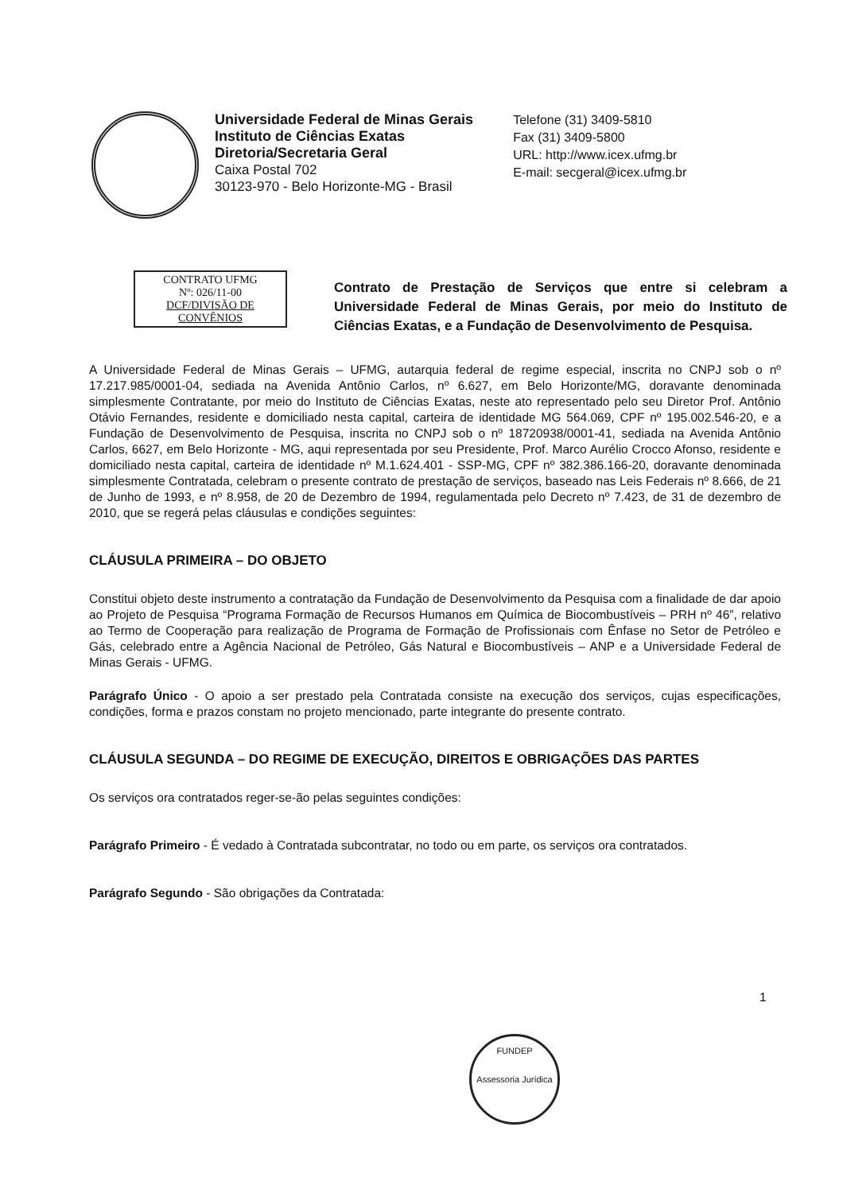Universidade Federal de Minas Gerais
Instituto de Ciências Exatas
Diretoria/Secretaria Geral
Caixa Postal 702
30123-970 - Belo Horizonte-MG - Brasil
Telefone (31) 3409-5810
Fax (31) 3409-5800
URL: http://www.icex.ufmg.br
E-mail: secgeral@icex.ufmg.br
CONTRATO UFMG
Nº: 026/11-00
DCF/DIVISÃO DE CONVÊNIOS
Contrato de Prestação de Serviços que entre si celebram a Universidade Federal de Minas Gerais, por meio do Instituto de Ciências Exatas, e a Fundação de Desenvolvimento de Pesquisa.
A Universidade Federal de Minas Gerais – UFMG, autarquia federal de regime especial, inscrita no CNPJ sob o nº 17.217.985/0001-04, sediada na Avenida Antônio Carlos, nº 6.627, em Belo Horizonte/MG, doravante denominada simplesmente Contratante, por meio do Instituto de Ciências Exatas, neste ato representado pelo seu Diretor Prof. Antônio Otávio Fernandes, residente e domiciliado nesta capital, carteira de identidade MG 564.069, CPF nº 195.002.546-20, e a Fundação de Desenvolvimento de Pesquisa, inscrita no CNPJ sob o nº 18720938/0001-41, sediada na Avenida Antônio Carlos, 6627, em Belo Horizonte - MG, aqui representada por seu Presidente, Prof. Marco Aurélio Crocco Afonso, residente e domiciliado nesta capital, carteira de identidade nº M.1.624.401 - SSP-MG, CPF nº 382.386.166-20, doravante denominada simplesmente Contratada, celebram o presente contrato de prestação de serviços, baseado nas Leis Federais nº 8.666, de 21 de Junho de 1993, e nº 8.958, de 20 de Dezembro de 1994, regulamentada pelo Decreto nº 7.423, de 31 de dezembro de 2010, que se regerá pelas cláusulas e condições seguintes:
CLÁUSULA PRIMEIRA – DO OBJETO
Constitui objeto deste instrumento a contratação da Fundação de Desenvolvimento da Pesquisa com a finalidade de dar apoio ao Projeto de Pesquisa “Programa Formação de Recursos Humanos em Química de Biocombustíveis – PRH nº 46”, relativo ao Termo de Cooperação para realização de Programa de Formação de Profissionais com Ênfase no Setor de Petróleo e Gás, celebrado entre a Agência Nacional de Petróleo, Gás Natural e Biocombustíveis – ANP e a Universidade Federal de Minas Gerais - UFMG.
Parágrafo Único - O apoio a ser prestado pela Contratada consiste na execução dos serviços, cujas especificações, condições, forma e prazos constam no projeto mencionado, parte integrante do presente contrato.
CLÁUSULA SEGUNDA – DO REGIME DE EXECUÇÃO, DIREITOS E OBRIGAÇÕES DAS PARTES
Os serviços ora contratados reger-se-ão pelas seguintes condições:
Parágrafo Primeiro - É vedado à Contratada subcontratar, no todo ou em parte, os serviços ora contratados.
Parágrafo Segundo - São obrigações da Contratada:
1
FUNDEP
Assessoria Jurídica